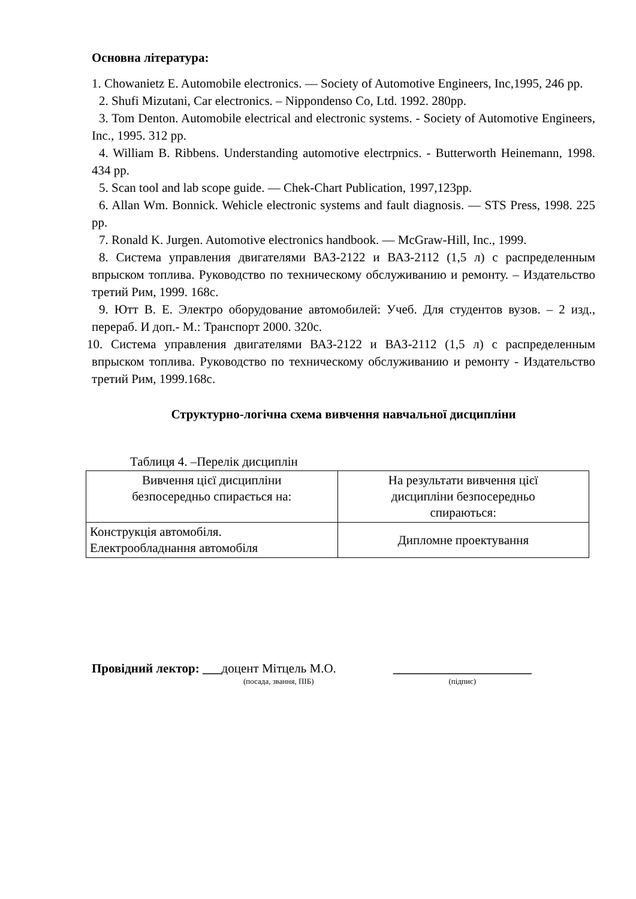Основна література:
1. Chowanietz E. Automobile electronics. — Society of Automotive Engineers, Inc,1995, 246 pp.
2. Shufi Mizutani, Car electronics. – Nippondenso Co, Ltd. 1992. 280pp.
3. Tom Denton. Automobile electrical and electronic systems. - Society of Automotive Engineers, Inc., 1995. 312 pp.
4. William B. Ribbens. Understanding automotive electrpnics. - Butterworth Heinemann, 1998. 434 pp.
5. Scan tool and lab scope guide. — Chek-Chart Publication, 1997,123pp.
6. Allan Wm. Bonnick. Wehicle electronic systems and fault diagnosis. — STS Press, 1998. 225 pp.
7. Ronald K. Jurgen. Automotive electronics handbook. — McGraw-Hill, Inc., 1999.
8. Система управления двигателями ВАЗ-2122 и ВАЗ-2112 (1,5 л) с распределенным впрыском топлива. Руководство по техническому обслуживанию и ремонту. – Издательство третий Рим, 1999. 168с.
9. Ютт В. Е. Электро оборудование автомобилей: Учеб. Для студентов вузов. – 2 изд., перераб. И доп.- М.: Транспорт 2000. 320с.
10. Система управления двигателями ВАЗ-2122 и ВАЗ-2112 (1,5 л) с распределенным впрыском топлива. Руководство по техническому обслуживанию и ремонту - Издательство третий Рим, 1999.168с.
Структурно-логічна схема вивчення навчальної дисципліни
Таблиця 4. –Перелік дисциплін
| Вивчення цієї дисципліни безпосередньо спирається на: | На результати вивчення цієї дисципліни безпосередньо спираються: |
| Конструкція автомобіля. Електрообладнання автомобіля | Дипломне проектування |
Провідний лектор: ___доцент Мітцель М.О. ______________________
(посада, звання, ПІБ) (підпис)